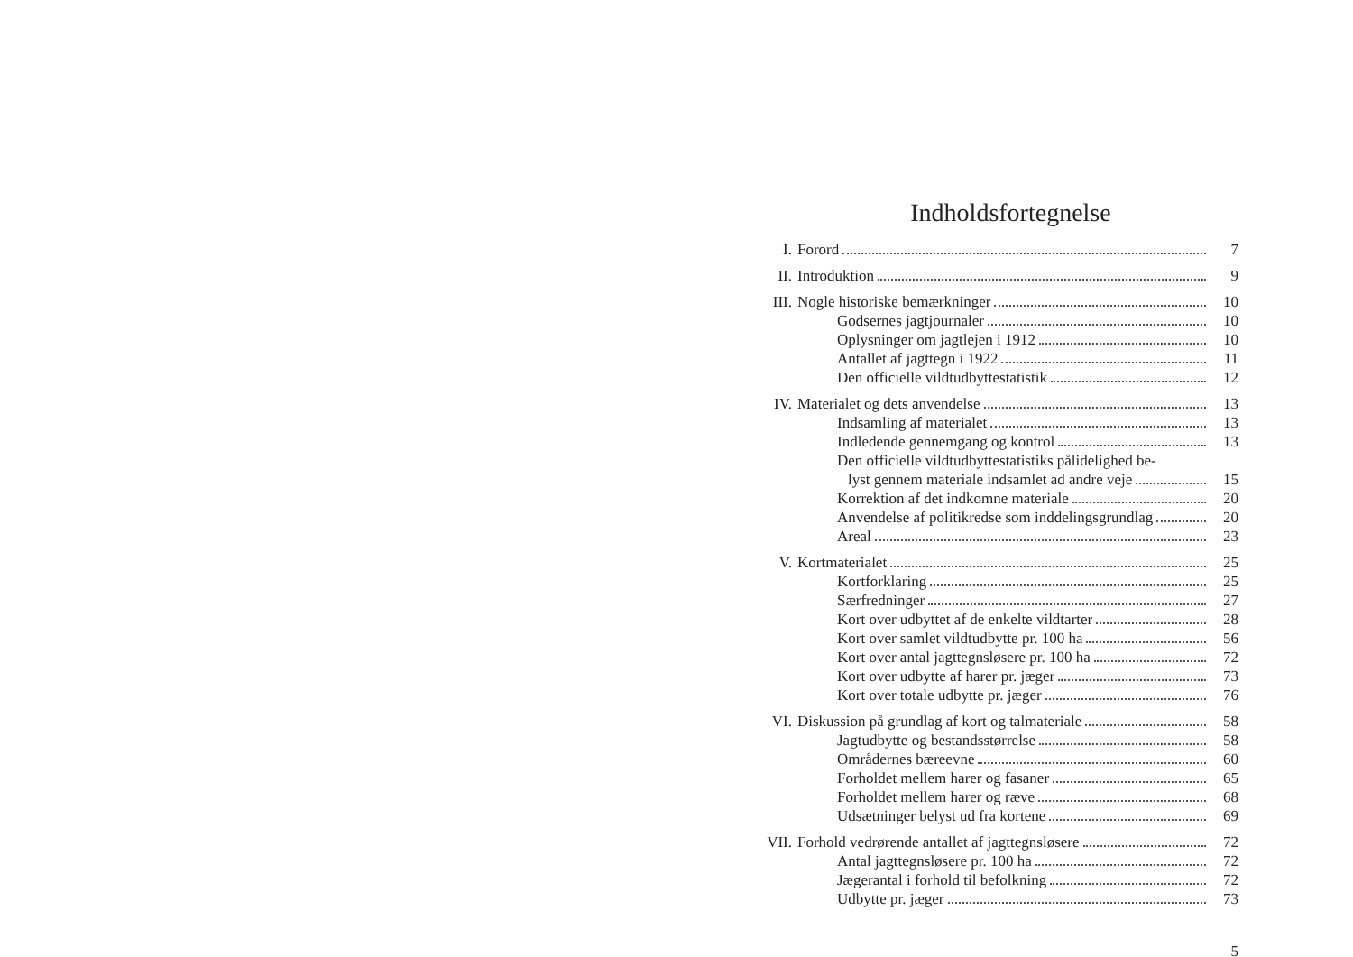Indholdsfortegnelse
I. Forord 7
II. Introduktion 9
III. Nogle historiske bemærkninger 10
Godsernes jagtjournaler 10
Oplysninger om jagtlejen i 1912 10
Antallet af jagttegn i 1922 11
Den officielle vildtudbyttestatistik 12
IV. Materialet og dets anvendelse 13
Indsamling af materialet 13
Indledende gennemgang og kontrol 13
Den officielle vildtudbyttestatistiks pålidelighed be-
lyst gennem materiale indsamlet ad andre veje 15
Korrektion af det indkomne materiale 20
Anvendelse af politikredse som inddelingsgrundlag 20
Areal 23
V. Kortmaterialet 25
Kortforklaring 25
Særfredninger 27
Kort over udbyttet af de enkelte vildtarter 28
Kort over samlet vildtudbytte pr. 100 ha 56
Kort over antal jagttegnsløsere pr. 100 ha 72
Kort over udbytte af harer pr. jæger 73
Kort over totale udbytte pr. jæger 76
VI. Diskussion på grundlag af kort og talmateriale 58
Jagtudbytte og bestandsstørrelse 58
Områdernes bæreevne 60
Forholdet mellem harer og fasaner 65
Forholdet mellem harer og ræve 68
Udsætninger belyst ud fra kortene 69
VII. Forhold vedrørende antallet af jagttegnsløsere 72
Antal jagttegnsløsere pr. 100 ha 72
Jægerantal i forhold til befolkning 72
Udbytte pr. jæger 73
5